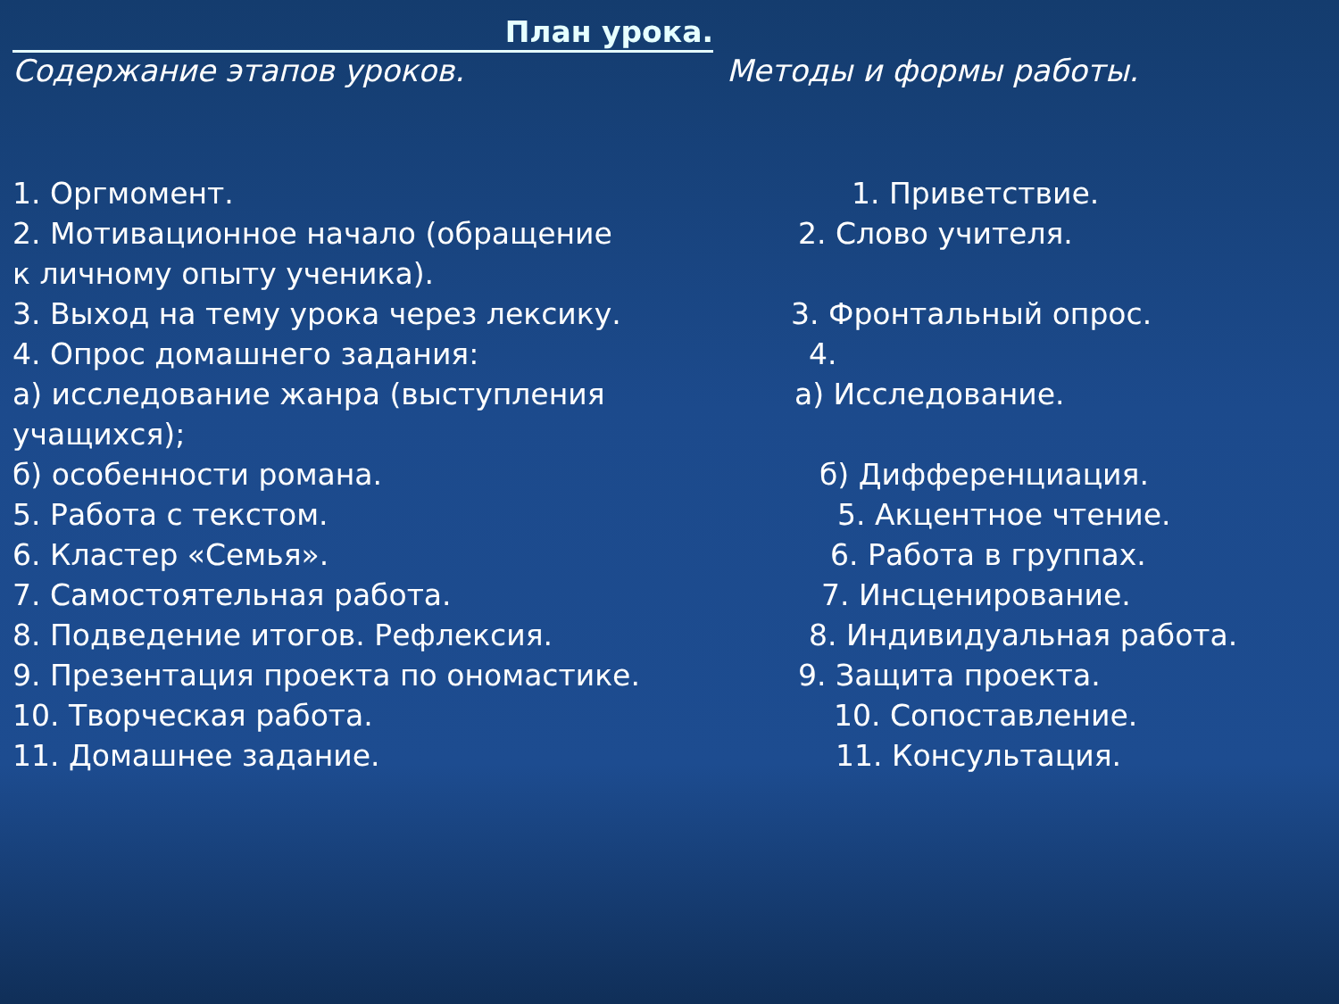План урока.
Содержание этапов уроков. Методы и формы работы.
1. Оргмомент. 1. Приветствие.
2. Мотивационное начало (обращение 2. Слово учителя.
к личному опыту ученика).
3. Выход на тему урока через лексику. 3. Фронтальный опрос.
4. Опрос домашнего задания: 4.
а) исследование жанра (выступления а) Исследование.
учащихся);
б) особенности романа. б) Дифференциация.
5. Работа с текстом. 5. Акцентное чтение.
6. Кластер «Семья». 6. Работа в группах.
7. Самостоятельная работа. 7. Инсценирование.
8. Подведение итогов. Рефлексия. 8. Индивидуальная работа.
9. Презентация проекта по ономастике. 9. Защита проекта.
10. Творческая работа. 10. Сопоставление.
11. Домашнее задание. 11. Консультация.